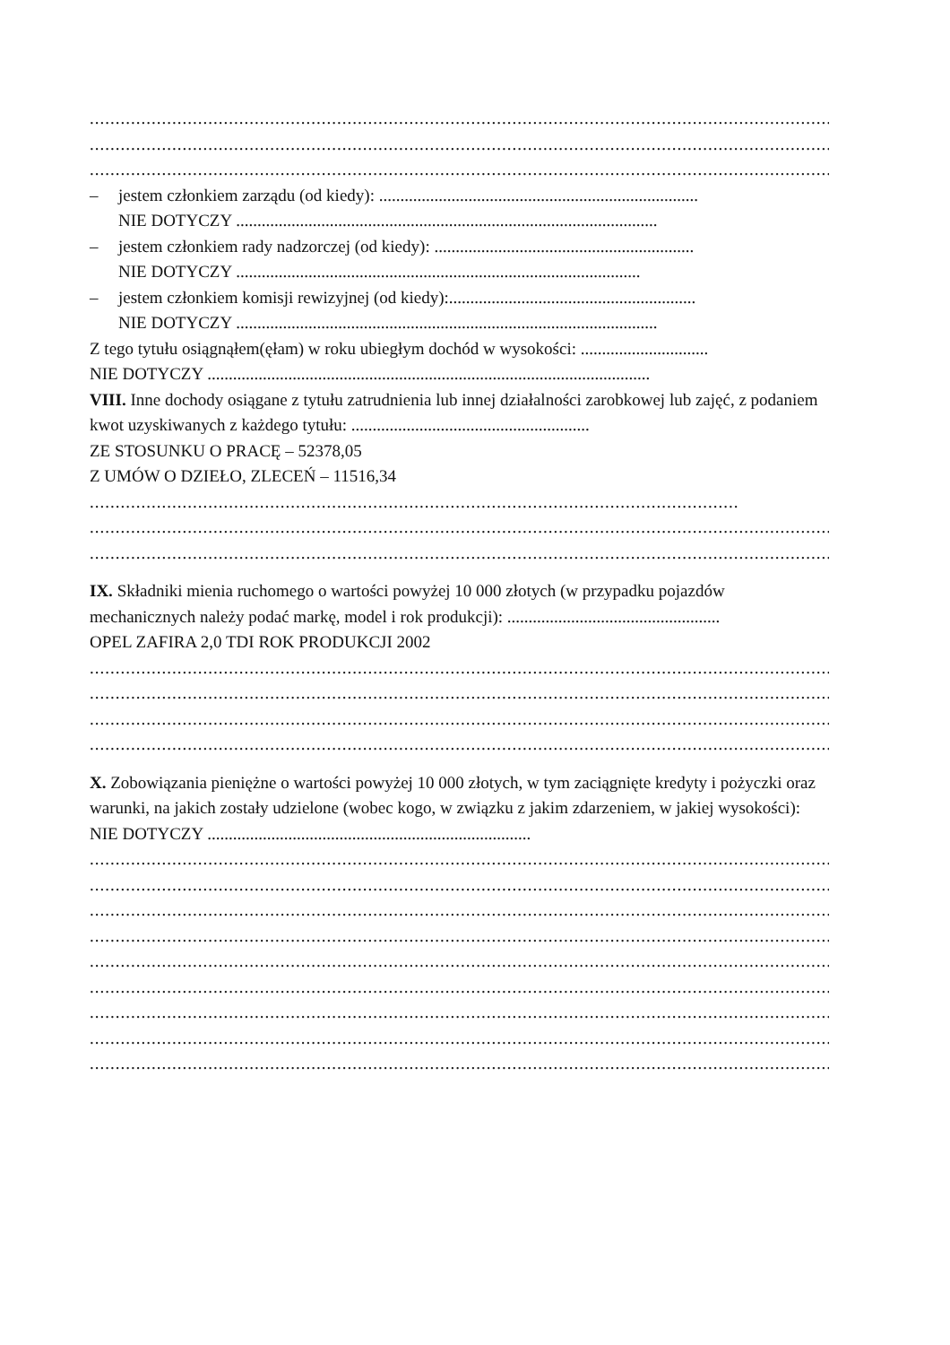....................................................................................................................................................
....................................................................................................................................................
....................................................................................................................................................
– jestem członkiem zarządu (od kiedy): ...........................................................................
NIE DOTYCZY ...................................................................................................
– jestem członkiem rady nadzorczej (od kiedy): .............................................................
NIE DOTYCZY ...............................................................................................
– jestem członkiem komisji rewizyjnej (od kiedy):..........................................................
NIE DOTYCZY ...................................................................................................
Z tego tytułu osiągnąłem(ęłam) w roku ubiegłym dochód w wysokości: ..............................
NIE DOTYCZY ........................................................................................................
VIII. Inne dochody osiągane z tytułu zatrudnienia lub innej działalności zarobkowej lub zajęć, z podaniem kwot uzyskiwanych z każdego tytułu: ........................................................
ZE STOSUNKU O PRACĘ – 52378,05
Z UMÓW O DZIEŁO, ZLECEŃ – 11516,34
..............................................................................................................................
....................................................................................................................................................
....................................................................................................................................................
IX. Składniki mienia ruchomego o wartości powyżej 10 000 złotych (w przypadku pojazdów mechanicznych należy podać markę, model i rok produkcji): ..................................................
OPEL ZAFIRA 2,0 TDI ROK PRODUKCJI 2002
....................................................................................................................................................
....................................................................................................................................................
....................................................................................................................................................
....................................................................................................................................................
X. Zobowiązania pieniężne o wartości powyżej 10 000 złotych, w tym zaciągnięte kredyty i pożyczki oraz warunki, na jakich zostały udzielone (wobec kogo, w związku z jakim zdarzeniem, w jakiej wysokości): NIE DOTYCZY ............................................................................
....................................................................................................................................................
....................................................................................................................................................
....................................................................................................................................................
....................................................................................................................................................
....................................................................................................................................................
....................................................................................................................................................
....................................................................................................................................................
....................................................................................................................................................
....................................................................................................................................................